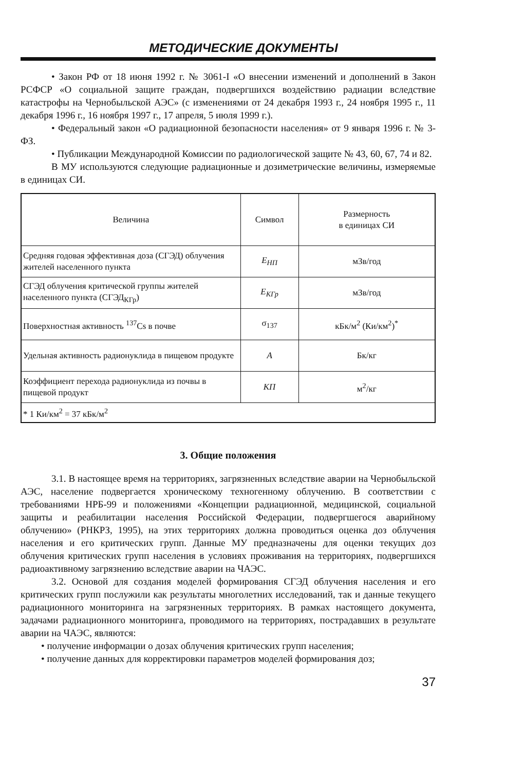МЕТОДИЧЕСКИЕ ДОКУМЕНТЫ
• Закон РФ от 18 июня 1992 г. № 3061-I «О внесении изменений и дополнений в Закон РСФСР «О социальной защите граждан, подвергшихся воздействию радиации вследствие катастрофы на Чернобыльской АЭС» (с изменениями от 24 декабря 1993 г., 24 ноября 1995 г., 11 декабря 1996 г., 16 ноября 1997 г., 17 апреля, 5 июля 1999 г.).
• Федеральный закон «О радиационной безопасности населения» от 9 января 1996 г. № 3-ФЗ.
• Публикации Международной Комиссии по радиологической защите № 43, 60, 67, 74 и 82.
В МУ используются следующие радиационные и дозиметрические величины, измеряемые в единицах СИ.
| Величина | Символ | Размерность в единицах СИ |
| --- | --- | --- |
| Средняя годовая эффективная доза (СГЭД) облучения жителей населенного пункта | Е<sub>НП</sub> | мЗв/год |
| СГЭД облучения критической группы жителей населенного пункта (СГЭД<sub>КГр</sub>) | Е<sub>КГр</sub> | мЗв/год |
| Поверхностная активность <sup>137</sup>Cs в почве | σ<sub>137</sub> | кБк/м<sup>2</sup> (Ки/км<sup>2</sup>)<sup>*</sup> |
| Удельная активность радионуклида в пищевом продукте | А | Бк/кг |
| Коэффициент перехода радионуклида из почвы в пищевой продукт | КП | м<sup>2</sup>/кг |
| * 1 Ки/км<sup>2</sup> = 37 кБк/м<sup>2</sup> | | |
3. Общие положения
3.1. В настоящее время на территориях, загрязненных вследствие аварии на Чернобыльской АЭС, население подвергается хроническому техногенному облучению. В соответствии с требованиями НРБ-99 и положениями «Концепции радиационной, медицинской, социальной защиты и реабилитации населения Российской Федерации, подвергшегося аварийному облучению» (РНКРЗ, 1995), на этих территориях должна проводиться оценка доз облучения населения и его критических групп. Данные МУ предназначены для оценки текущих доз облучения критических групп населения в условиях проживания на территориях, подвергшихся радиоактивному загрязнению вследствие аварии на ЧАЭС.
3.2. Основой для создания моделей формирования СГЭД облучения населения и его критических групп послужили как результаты многолетних исследований, так и данные текущего радиационного мониторинга на загрязненных территориях. В рамках настоящего документа, задачами радиационного мониторинга, проводимого на территориях, пострадавших в результате аварии на ЧАЭС, являются:
• получение информации о дозах облучения критических групп населения;
• получение данных для корректировки параметров моделей формирования доз;
37